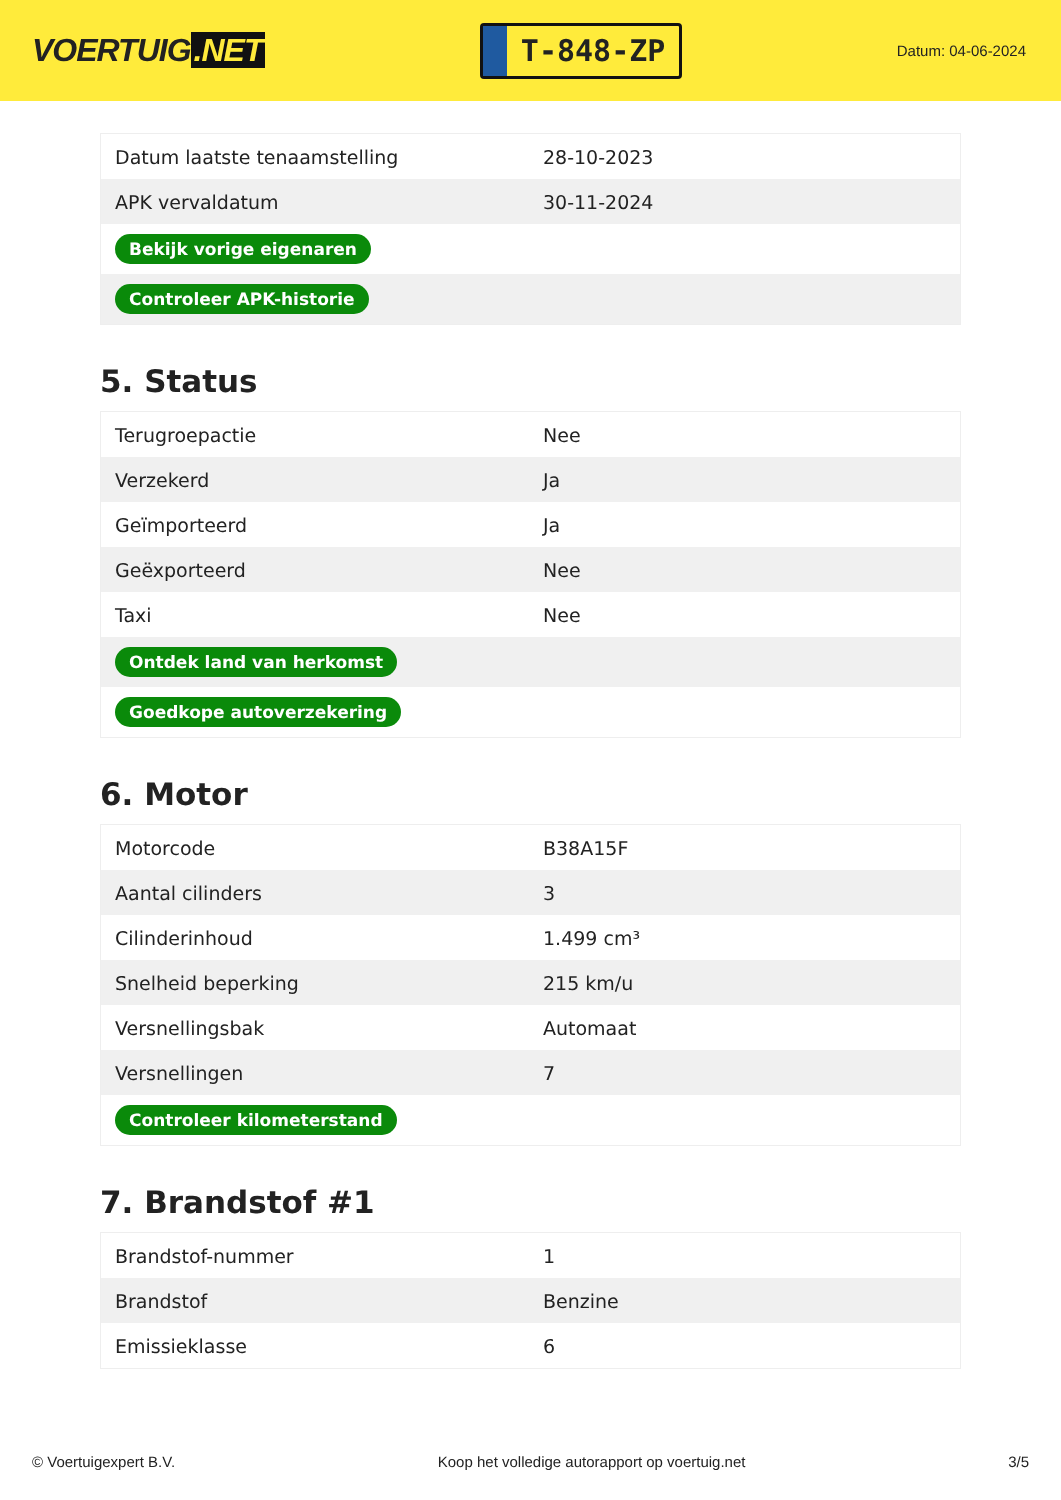VOERTUIG.NET
T-848-ZP
Datum: 04-06-2024
| Datum laatste tenaamstelling | 28-10-2023 |
| APK vervaldatum | 30-11-2024 |
| Bekijk vorige eigenaren | |
| Controleer APK-historie | |
5. Status
| Terugroepactie | Nee |
| Verzekerd | Ja |
| Geïmporteerd | Ja |
| Geëxporteerd | Nee |
| Taxi | Nee |
| Ontdek land van herkomst | |
| Goedkope autoverzekering | |
6. Motor
| Motorcode | B38A15F |
| Aantal cilinders | 3 |
| Cilinderinhoud | 1.499 cm³ |
| Snelheid beperking | 215 km/u |
| Versnellingsbak | Automaat |
| Versnellingen | 7 |
| Controleer kilometerstand | |
7. Brandstof #1
| Brandstof-nummer | 1 |
| Brandstof | Benzine |
| Emissieklasse | 6 |
© Voertuigexpert B.V. Koop het volledige autorapport op voertuig.net 3/5